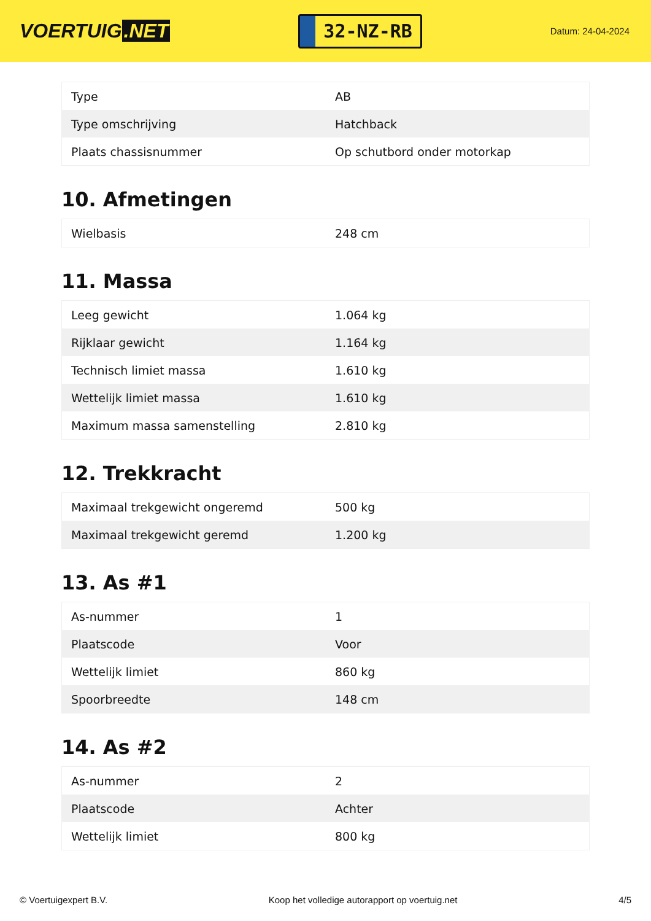VOERTUIG.NET
32-NZ-RB
Datum: 24-04-2024
| Type | AB |
| Type omschrijving | Hatchback |
| Plaats chassisnummer | Op schutbord onder motorkap |
10. Afmetingen
| Wielbasis | 248 cm |
11. Massa
| Leeg gewicht | 1.064 kg |
| Rijklaar gewicht | 1.164 kg |
| Technisch limiet massa | 1.610 kg |
| Wettelijk limiet massa | 1.610 kg |
| Maximum massa samenstelling | 2.810 kg |
12. Trekkracht
| Maximaal trekgewicht ongeremd | 500 kg |
| Maximaal trekgewicht geremd | 1.200 kg |
13. As #1
| As-nummer | 1 |
| Plaatscode | Voor |
| Wettelijk limiet | 860 kg |
| Spoorbreedte | 148 cm |
14. As #2
| As-nummer | 2 |
| Plaatscode | Achter |
| Wettelijk limiet | 800 kg |
© Voertuigexpert B.V. Koop het volledige autorapport op voertuig.net 4/5